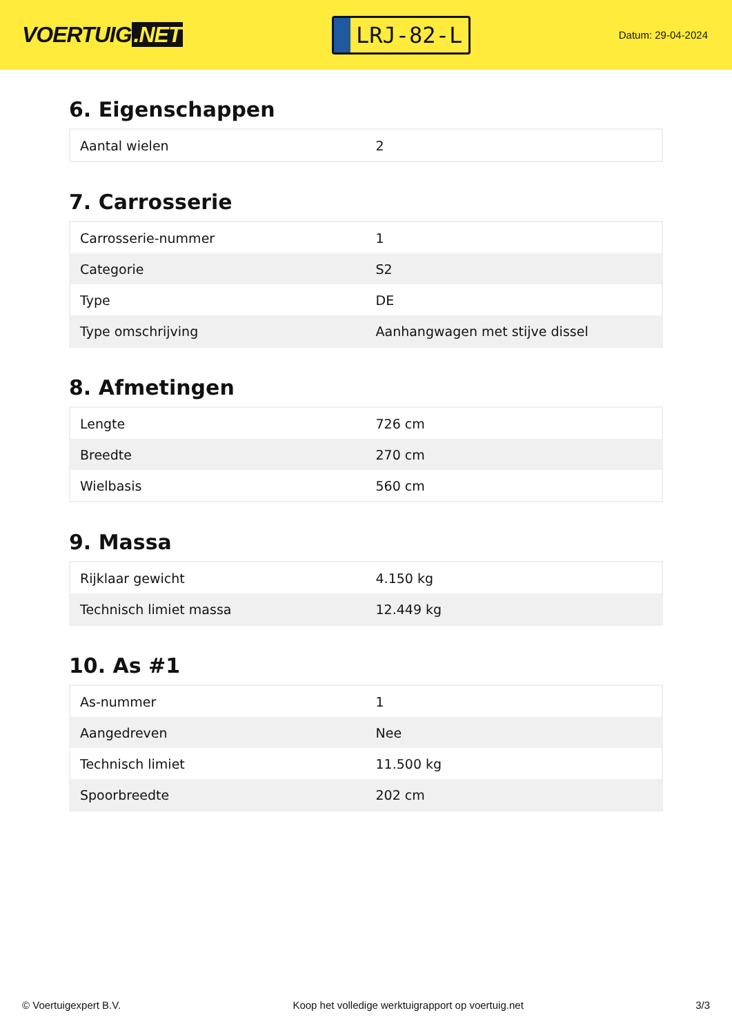VOERTUIG.NET
LRJ-82-L
Datum: 29-04-2024
6. Eigenschappen
| Aantal wielen | 2 |
7. Carrosserie
| Carrosserie-nummer | 1 |
| Categorie | S2 |
| Type | DE |
| Type omschrijving | Aanhangwagen met stijve dissel |
8. Afmetingen
| Lengte | 726 cm |
| Breedte | 270 cm |
| Wielbasis | 560 cm |
9. Massa
| Rijklaar gewicht | 4.150 kg |
| Technisch limiet massa | 12.449 kg |
10. As #1
| As-nummer | 1 |
| Aangedreven | Nee |
| Technisch limiet | 11.500 kg |
| Spoorbreedte | 202 cm |
© Voertuigexpert B.V. Koop het volledige werktuigrapport op voertuig.net 3/3